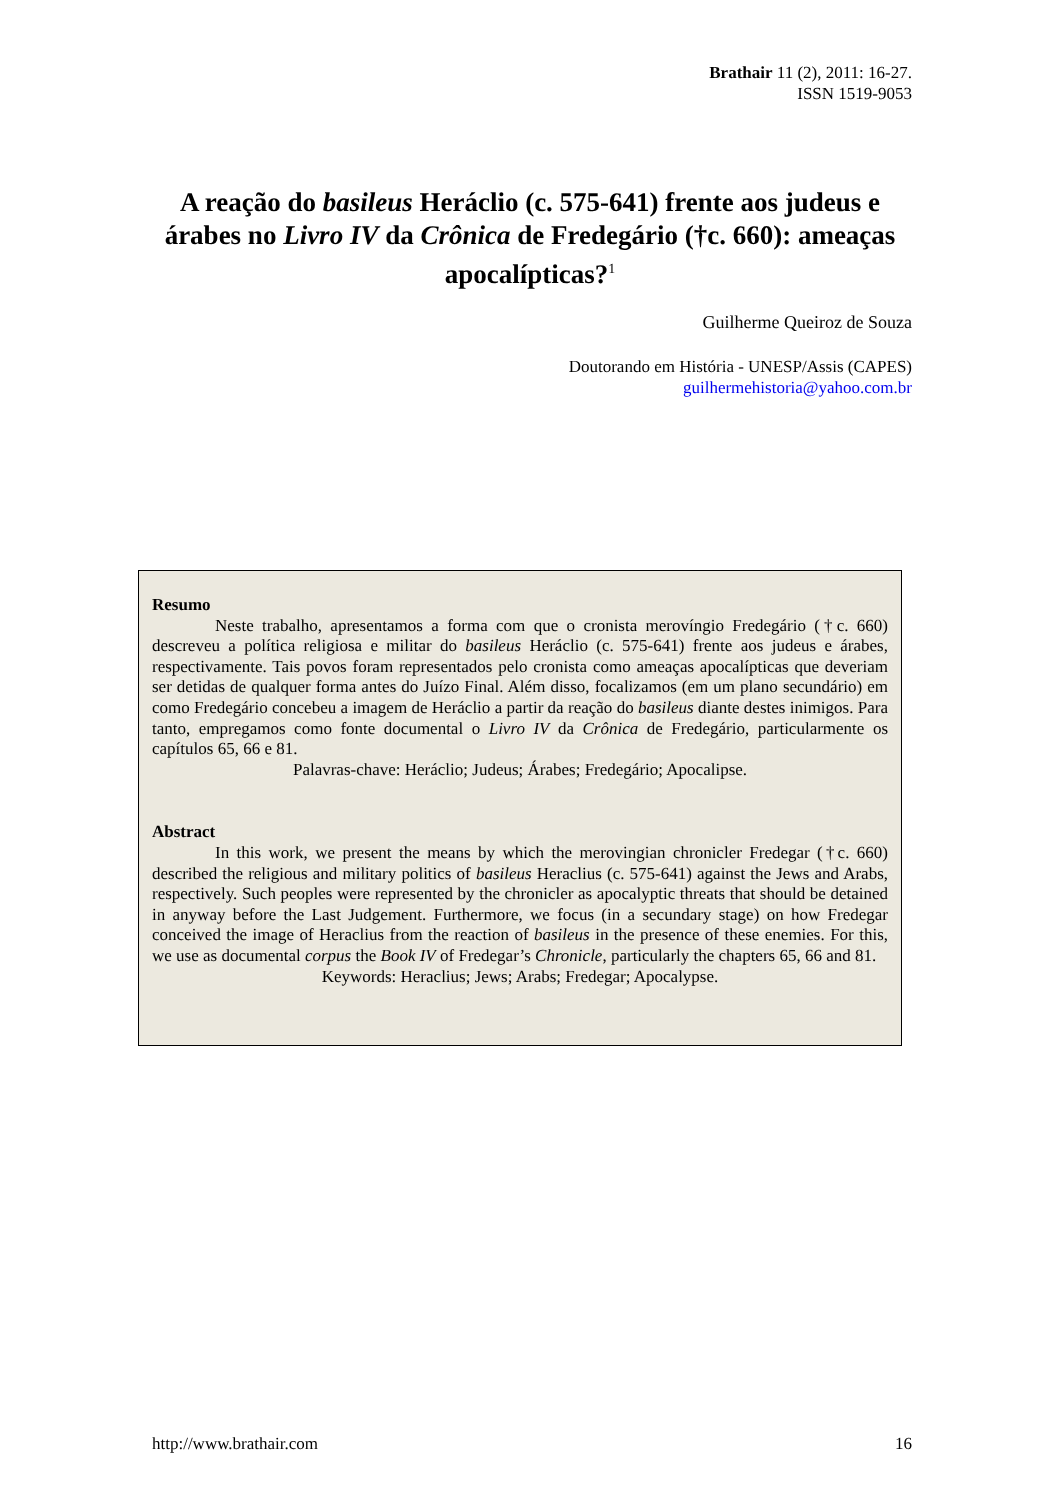Brathair 11 (2), 2011: 16-27.
ISSN 1519-9053
A reação do basileus Heráclio (c. 575-641) frente aos judeus e árabes no Livro IV da Crônica de Fredegário (†c. 660): ameaças apocalípticas?<sup>1</sup>
Guilherme Queiroz de Souza
Doutorando em História - UNESP/Assis (CAPES)
guilhermehistoria@yahoo.com.br
Resumo
Neste trabalho, apresentamos a forma com que o cronista merovíngio Fredegário (†c. 660) descreveu a política religiosa e militar do basileus Heráclio (c. 575-641) frente aos judeus e árabes, respectivamente. Tais povos foram representados pelo cronista como ameaças apocalípticas que deveriam ser detidas de qualquer forma antes do Juízo Final. Além disso, focalizamos (em um plano secundário) em como Fredegário concebeu a imagem de Heráclio a partir da reação do basileus diante destes inimigos. Para tanto, empregamos como fonte documental o Livro IV da Crônica de Fredegário, particularmente os capítulos 65, 66 e 81.
Palavras-chave: Heráclio; Judeus; Árabes; Fredegário; Apocalipse.
Abstract
In this work, we present the means by which the merovingian chronicler Fredegar (†c. 660) described the religious and military politics of basileus Heraclius (c. 575-641) against the Jews and Arabs, respectively. Such peoples were represented by the chronicler as apocalyptic threats that should be detained in anyway before the Last Judgement. Furthermore, we focus (in a secundary stage) on how Fredegar conceived the image of Heraclius from the reaction of basileus in the presence of these enemies. For this, we use as documental corpus the Book IV of Fredegar’s Chronicle, particularly the chapters 65, 66 and 81.
Keywords: Heraclius; Jews; Arabs; Fredegar; Apocalypse.
http://www.brathair.com 16